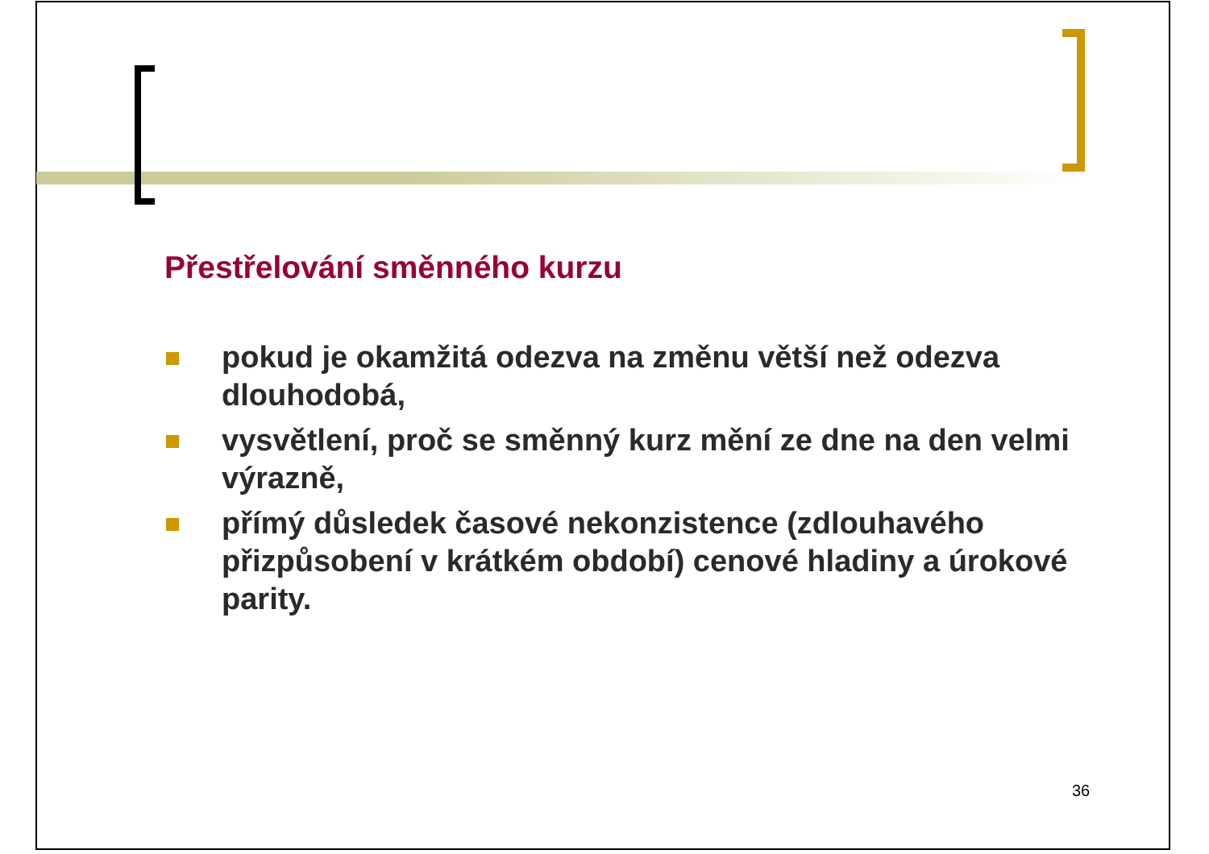Přestřelování směnného kurzu
pokud je okamžitá odezva na změnu větší než odezva dlouhodobá,
vysvětlení, proč se směnný kurz mění ze dne na den velmi výrazně,
přímý důsledek časové nekonzistence (zdlouhavého přizpůsobení v krátkém období) cenové hladiny a úrokové parity.
36